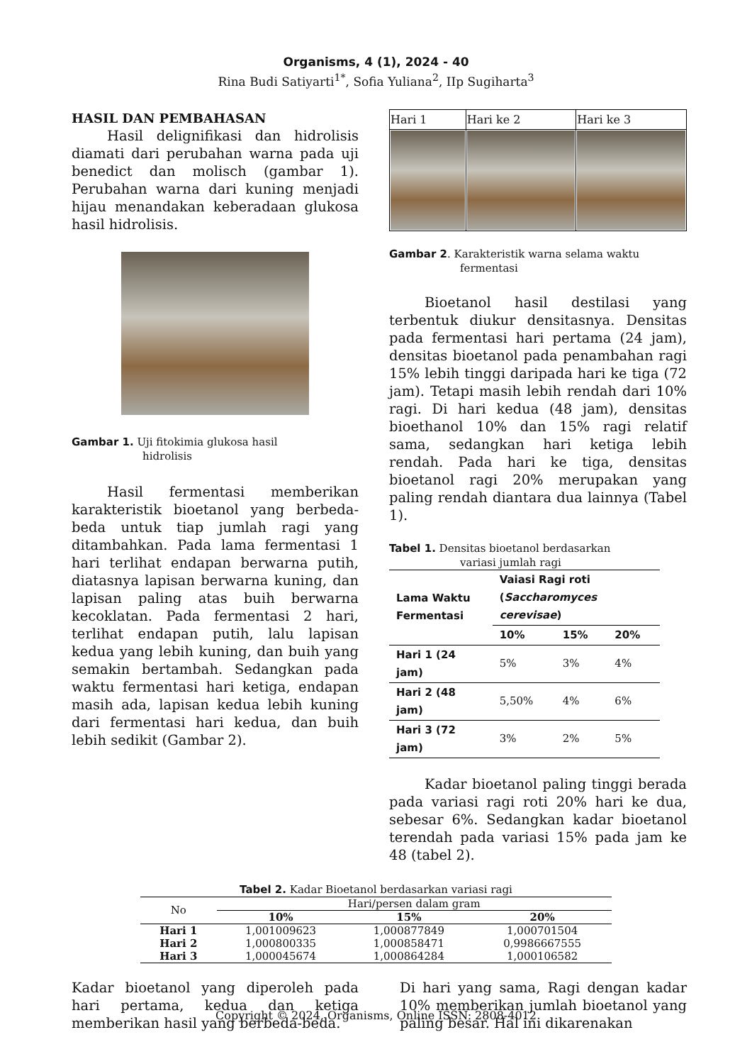Organisms, 4 (1), 2024 - 40
Rina Budi Satiyarti<sup>1*</sup>, Sofia Yuliana<sup>2</sup>, IIp Sugiharta<sup>3</sup>
HASIL DAN PEMBAHASAN
Hasil delignifikasi dan hidrolisis diamati dari perubahan warna pada uji benedict dan molisch (gambar 1). Perubahan warna dari kuning menjadi hijau menandakan keberadaan glukosa hasil hidrolisis.
Gambar 1. Uji fitokimia glukosa hasil
hidrolisis
Hasil fermentasi memberikan karakteristik bioetanol yang berbeda-beda untuk tiap jumlah ragi yang ditambahkan. Pada lama fermentasi 1 hari terlihat endapan berwarna putih, diatasnya lapisan berwarna kuning, dan lapisan paling atas buih berwarna kecoklatan. Pada fermentasi 2 hari, terlihat endapan putih, lalu lapisan kedua yang lebih kuning, dan buih yang semakin bertambah. Sedangkan pada waktu fermentasi hari ketiga, endapan masih ada, lapisan kedua lebih kuning dari fermentasi hari kedua, dan buih lebih sedikit (Gambar 2).
| Hari 1 | Hari ke 2 | Hari ke 3 |
Gambar 2. Karakteristik warna selama waktu
fermentasi
Bioetanol hasil destilasi yang terbentuk diukur densitasnya. Densitas pada fermentasi hari pertama (24 jam), densitas bioetanol pada penambahan ragi 15% lebih tinggi daripada hari ke tiga (72 jam). Tetapi masih lebih rendah dari 10% ragi. Di hari kedua (48 jam), densitas bioethanol 10% dan 15% ragi relatif sama, sedangkan hari ketiga lebih rendah. Pada hari ke tiga, densitas bioetanol ragi 20% merupakan yang paling rendah diantara dua lainnya (Tabel 1).
Tabel 1. Densitas bioetanol berdasarkan
variasi jumlah ragi
| Lama Waktu Fermentasi | Vaiasi Ragi roti ( Saccharomyces cerevisae ) | | |
| --- | --- | --- | --- |
| | 10% | 15% | 20% |
| Hari 1 (24 jam) | 5% | 3% | 4% |
| Hari 2 (48 jam) | 5,50% | 4% | 6% |
| Hari 3 (72 jam) | 3% | 2% | 5% |
Kadar bioetanol paling tinggi berada pada variasi ragi roti 20% hari ke dua, sebesar 6%. Sedangkan kadar bioetanol terendah pada variasi 15% pada jam ke 48 (tabel 2).
Tabel 2. Kadar Bioetanol berdasarkan variasi ragi
| No | Hari/persen dalam gram | | |
| | 10% | 15% | 20% |
| Hari 1 | 1,001009623 | 1,000877849 | 1,000701504 |
| Hari 2 | 1,000800335 | 1,000858471 | 0,9986667555 |
| Hari 3 | 1,000045674 | 1,000864284 | 1,000106582 |
Kadar bioetanol yang diperoleh pada hari pertama, kedua dan ketiga memberikan hasil yang berbeda-beda.
Di hari yang sama, Ragi dengan kadar 10% memberikan jumlah bioetanol yang paling besar. Hal ini dikarenakan
Copyright © 2024, Organisms, Online ISSN: 2808-4012